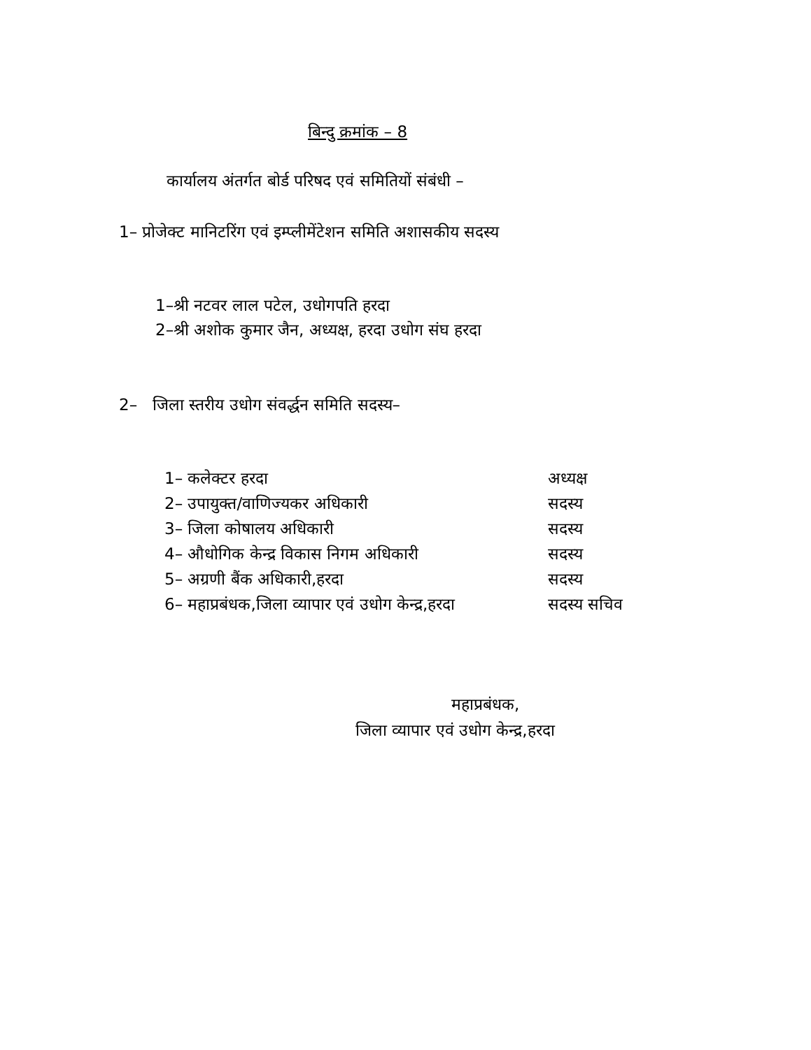बिन्दु क्रमांक – 8
कार्यालय अंतर्गत बोर्ड परिषद एवं समितियों संबंधी –
1– प्रोजेक्ट मानिटरिंग एवं इम्प्लीमेंटेशन समिति अशासकीय सदस्य
1–श्री नटवर लाल पटेल, उधोगपति हरदा
2–श्री अशोक कुमार जैन, अध्यक्ष, हरदा उधोग संघ हरदा
2– जिला स्तरीय उधोग संवर्द्धन समिति सदस्य–
| 1– कलेक्टर हरदा | अध्यक्ष |
| 2– उपायुक्त/वाणिज्यकर अधिकारी | सदस्य |
| 3– जिला कोषालय अधिकारी | सदस्य |
| 4– औधोगिक केन्द्र विकास निगम अधिकारी | सदस्य |
| 5– अग्रणी बैंक अधिकारी,हरदा | सदस्य |
| 6– महाप्रबंधक,जिला व्यापार एवं उधोग केन्द्र,हरदा | सदस्य सचिव |
महाप्रबंधक,
जिला व्यापार एवं उधोग केन्द्र,हरदा